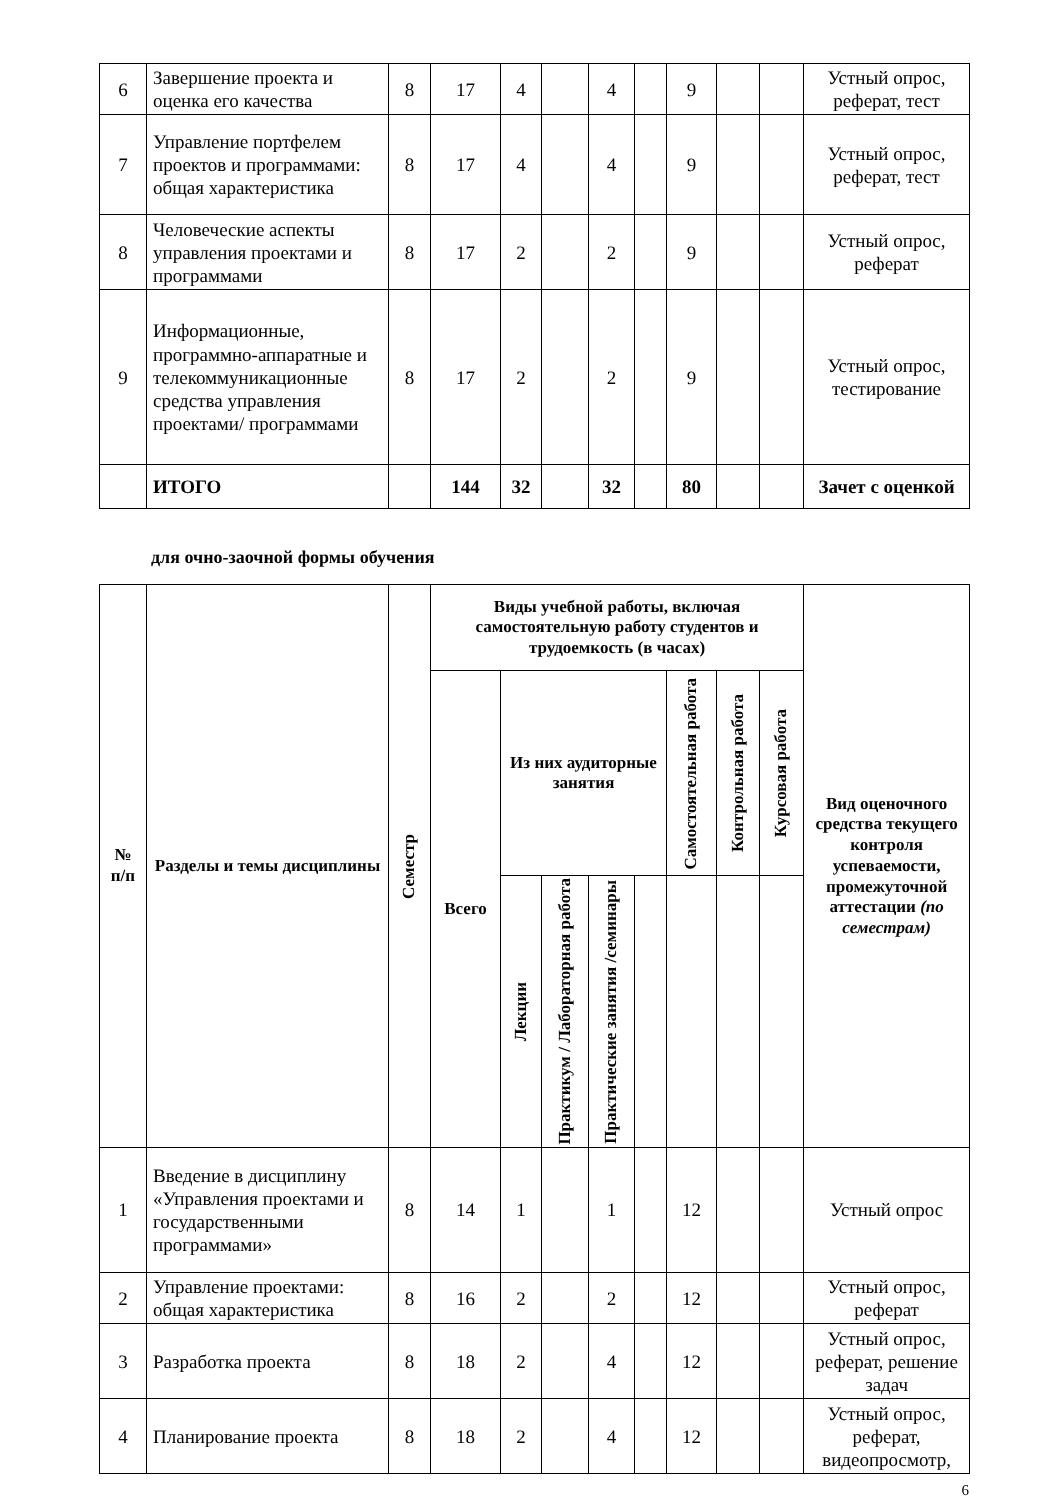| 6 | Завершение проекта и оценка его качества | 8 | 17 | 4 | | 4 | | 9 | | | Устный опрос, реферат, тест |
| 7 | Управление портфелем проектов и программами: общая характеристика | 8 | 17 | 4 | | 4 | | 9 | | | Устный опрос, реферат, тест |
| 8 | Человеческие аспекты управления проектами и программами | 8 | 17 | 2 | | 2 | | 9 | | | Устный опрос, реферат |
| 9 | Информационные, программно-аппаратные и телекоммуникационные средства управления проектами/ программами | 8 | 17 | 2 | | 2 | | 9 | | | Устный опрос, тестирование |
| | ИТОГО | | 144 | 32 | | 32 | | 80 | | | Зачет с оценкой |
для очно-заочной формы обучения
| № п/п | Разделы и темы дисциплины | Семестр | Виды учебной работы, включая самостоятельную работу студентов и трудоемкость (в часах) | | | | | | | | Вид оценочного средства текущего контроля успеваемости, промежуточной аттестации (по семестрам) |
| --- | --- | --- | --- | --- | --- | --- | --- | --- | --- | --- | --- |
| | | | Всего | Из них аудиторные занятия | | | | Самостоятельная работа | Контрольная работа | Курсовая работа | |
| | | | | Лекции | Практикум / Лабораторная работа | Практические занятия /семинары | | | | | |
| 1 | Введение в дисциплину «Управления проектами и государственными программами» | 8 | 14 | 1 | | 1 | | 12 | | | Устный опрос |
| 2 | Управление проектами: общая характеристика | 8 | 16 | 2 | | 2 | | 12 | | | Устный опрос, реферат |
| 3 | Разработка проекта | 8 | 18 | 2 | | 4 | | 12 | | | Устный опрос, реферат, решение задач |
| 4 | Планирование проекта | 8 | 18 | 2 | | 4 | | 12 | | | Устный опрос, реферат, видеопросмотр, |
6